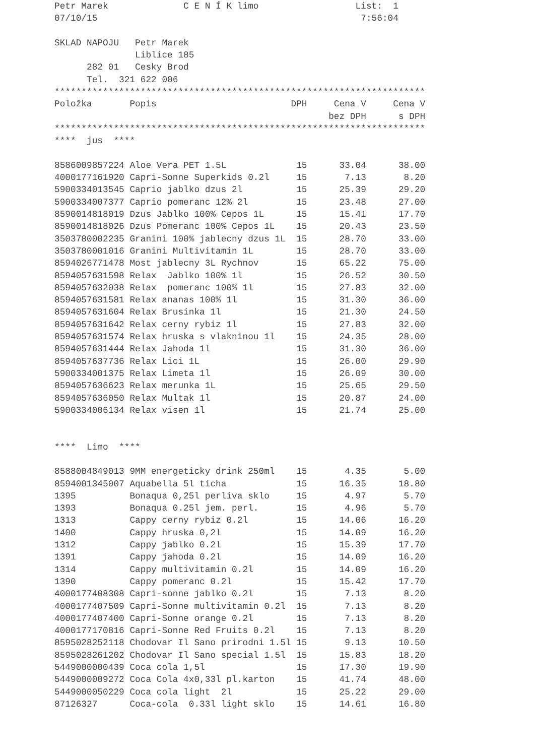Petr Marek              C E N Í K limo                  List:  1
07/10/15                                                 7:56:04

SKLAD NAPOJU   Petr Marek
               Liblice 185
      282 01   Cesky Brod
      Tel.  321 622 006
*********************************************************************
| Položka | Popis | DPH | Cena V | Cena V |
| --- | --- | --- | --- | --- |
| | | | bez DPH | s DPH |
*********************************************************************
****  jus  ****
| 8586009857224 | Aloe Vera PET 1.5L | 15 | 33.04 | 38.00 |
| 4000177161920 | Capri-Sonne Superkids 0.2l | 15 | 7.13 | 8.20 |
| 5900334013545 | Caprio jablko dzus 2l | 15 | 25.39 | 29.20 |
| 5900334007377 | Caprio pomeranc 12% 2l | 15 | 23.48 | 27.00 |
| 8590014818019 | Dzus Jablko 100% Cepos 1L | 15 | 15.41 | 17.70 |
| 8590014818026 | Dzus Pomeranc 100% Cepos 1L | 15 | 20.43 | 23.50 |
| 3503780002235 | Granini 100% jablecny dzus 1L | 15 | 28.70 | 33.00 |
| 3503780001016 | Granini Multivitamin 1L | 15 | 28.70 | 33.00 |
| 8594026771478 | Most jablecny 3L Rychnov | 15 | 65.22 | 75.00 |
| 8594057631598 | Relax Jablko 100% 1l | 15 | 26.52 | 30.50 |
| 8594057632038 | Relax pomeranc 100% 1l | 15 | 27.83 | 32.00 |
| 8594057631581 | Relax ananas 100% 1l | 15 | 31.30 | 36.00 |
| 8594057631604 | Relax Brusinka 1l | 15 | 21.30 | 24.50 |
| 8594057631642 | Relax cerny rybiz 1l | 15 | 27.83 | 32.00 |
| 8594057631574 | Relax hruska s vlakninou 1l | 15 | 24.35 | 28.00 |
| 8594057631444 | Relax Jahoda 1l | 15 | 31.30 | 36.00 |
| 8594057637736 | Relax Lici 1L | 15 | 26.00 | 29.90 |
| 5900334001375 | Relax Limeta 1l | 15 | 26.09 | 30.00 |
| 8594057636623 | Relax merunka 1L | 15 | 25.65 | 29.50 |
| 8594057636050 | Relax Multak 1l | 15 | 20.87 | 24.00 |
| 5900334006134 | Relax visen 1l | 15 | 21.74 | 25.00 |
****  Limo  ****
| 8588004849013 | 9MM energeticky drink 250ml | 15 | 4.35 | 5.00 |
| 8594001345007 | Aquabella 5l ticha | 15 | 16.35 | 18.80 |
| 1395 | Bonaqua 0,25l perliva sklo | 15 | 4.97 | 5.70 |
| 1393 | Bonaqua 0.25l jem. perl. | 15 | 4.96 | 5.70 |
| 1313 | Cappy cerny rybiz 0.2l | 15 | 14.06 | 16.20 |
| 1400 | Cappy hruska 0,2l | 15 | 14.09 | 16.20 |
| 1312 | Cappy jablko 0.2l | 15 | 15.39 | 17.70 |
| 1391 | Cappy jahoda 0.2l | 15 | 14.09 | 16.20 |
| 1314 | Cappy multivitamin 0.2l | 15 | 14.09 | 16.20 |
| 1390 | Cappy pomeranc 0.2l | 15 | 15.42 | 17.70 |
| 4000177408308 | Capri-sonne jablko 0.2l | 15 | 7.13 | 8.20 |
| 4000177407509 | Capri-Sonne multivitamin 0.2l | 15 | 7.13 | 8.20 |
| 4000177407400 | Capri-Sonne orange 0.2l | 15 | 7.13 | 8.20 |
| 4000177170816 | Capri-Sonne Red Fruits 0.2l | 15 | 7.13 | 8.20 |
| 8595028252118 | Chodovar Il Sano prirodni 1.5l | 15 | 9.13 | 10.50 |
| 8595028261202 | Chodovar Il Sano special 1.5l | 15 | 15.83 | 18.20 |
| 5449000000439 | Coca cola 1,5l | 15 | 17.30 | 19.90 |
| 5449000009272 | Coca Cola 4x0,33l pl.karton | 15 | 41.74 | 48.00 |
| 5449000050229 | Coca cola light 2l | 15 | 25.22 | 29.00 |
| 87126327 | Coca-cola 0.33l light sklo | 15 | 14.61 | 16.80 |